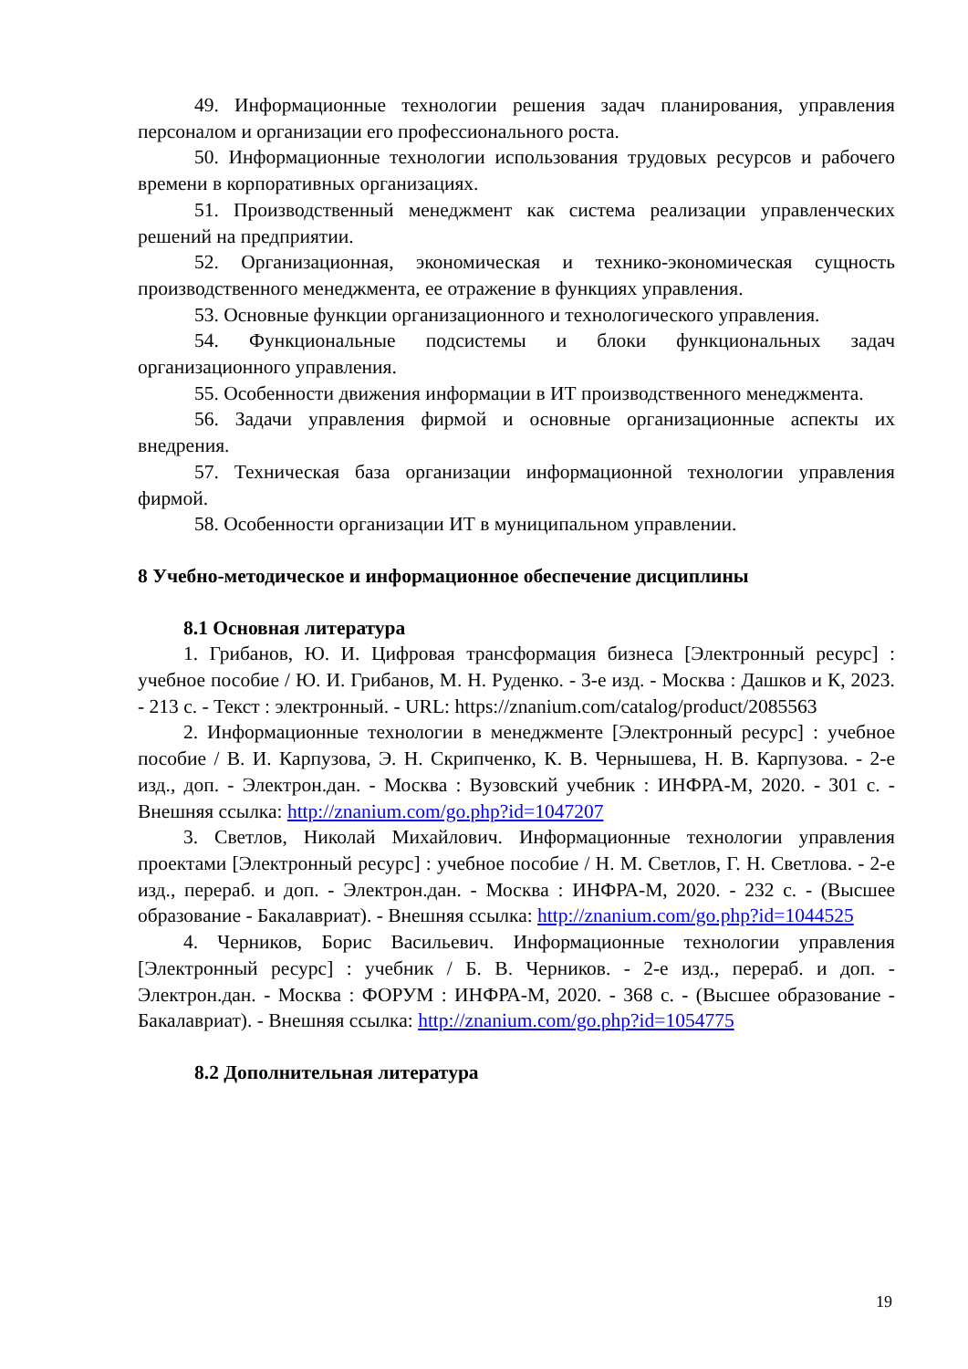49. Информационные технологии решения задач планирования, управления персоналом и организации его профессионального роста.
50. Информационные технологии использования трудовых ресурсов и рабочего времени в корпоративных организациях.
51. Производственный менеджмент как система реализации управленческих решений на предприятии.
52. Организационная, экономическая и технико-экономическая сущность производственного менеджмента, ее отражение в функциях управления.
53. Основные функции организационного и технологического управления.
54. Функциональные подсистемы и блоки функциональных задач организационного управления.
55. Особенности движения информации в ИТ производственного менеджмента.
56. Задачи управления фирмой и основные организационные аспекты их внедрения.
57. Техническая база организации информационной технологии управления фирмой.
58. Особенности организации ИТ в муниципальном управлении.
8 Учебно-методическое и информационное обеспечение дисциплины
8.1 Основная литература
1. Грибанов, Ю. И. Цифровая трансформация бизнеса [Электронный ресурс] : учебное пособие / Ю. И. Грибанов, М. Н. Руденко. - 3-е изд. - Москва : Дашков и К, 2023. - 213 с. - Текст : электронный. - URL: https://znanium.com/catalog/product/2085563
2. Информационные технологии в менеджменте [Электронный ресурс] : учебное пособие / В. И. Карпузова, Э. Н. Скрипченко, К. В. Чернышева, Н. В. Карпузова. - 2-е изд., доп. - Электрон.дан. - Москва : Вузовский учебник : ИНФРА-М, 2020. - 301 с. - Внешняя ссылка: http://znanium.com/go.php?id=1047207
3. Светлов, Николай Михайлович. Информационные технологии управления проектами [Электронный ресурс] : учебное пособие / Н. М. Светлов, Г. Н. Светлова. - 2-е изд., перераб. и доп. - Электрон.дан. - Москва : ИНФРА-М, 2020. - 232 с. - (Высшее образование - Бакалавриат). - Внешняя ссылка: http://znanium.com/go.php?id=1044525
4. Черников, Борис Васильевич. Информационные технологии управления [Электронный ресурс] : учебник / Б. В. Черников. - 2-е изд., перераб. и доп. - Электрон.дан. - Москва : ФОРУМ : ИНФРА-М, 2020. - 368 с. - (Высшее образование - Бакалавриат). - Внешняя ссылка: http://znanium.com/go.php?id=1054775
8.2 Дополнительная литература
19